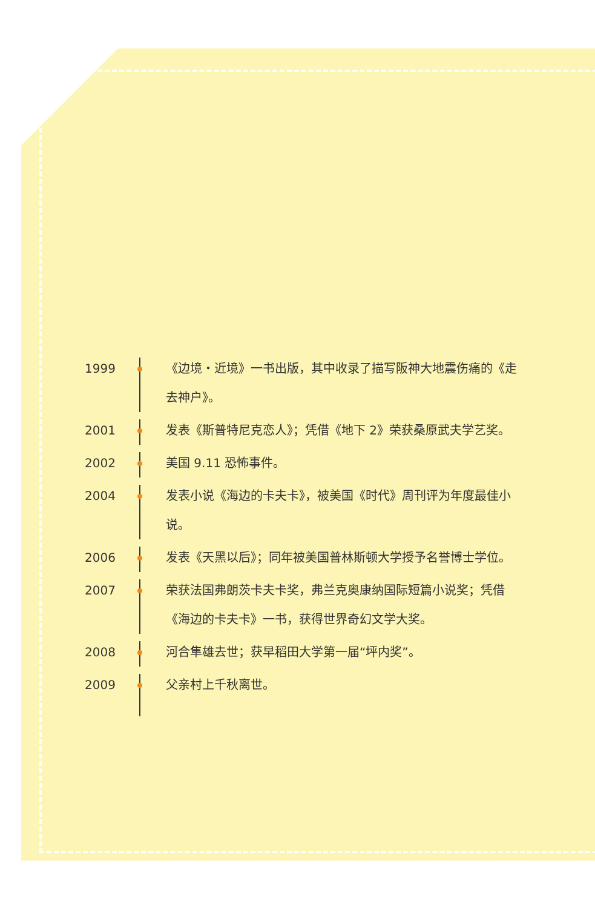1999
《边境・近境》一书出版，其中收录了描写阪神大地震伤痛的《走去神户》。
2001
发表《斯普特尼克恋人》；凭借《地下 2》荣获桑原武夫学艺奖。
2002
美国 9.11 恐怖事件。
2004
发表小说《海边的卡夫卡》，被美国《时代》周刊评为年度最佳小说。
2006
发表《天黑以后》；同年被美国普林斯顿大学授予名誉博士学位。
2007
荣获法国弗朗茨卡夫卡奖，弗兰克奥康纳国际短篇小说奖；凭借《海边的卡夫卡》一书，获得世界奇幻文学大奖。
2008
河合隼雄去世；获早稻田大学第一届“坪内奖”。
2009
父亲村上千秋离世。